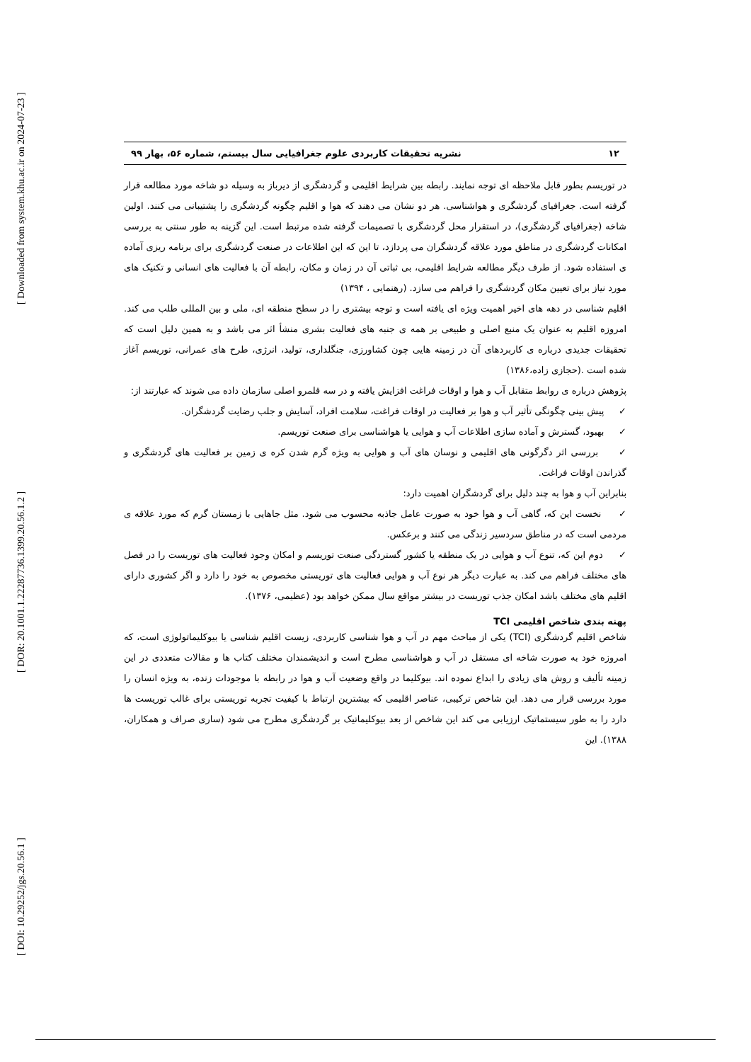[ Downloaded from system.khu.ac.ir on 2024-07-23 ]
[ DOR: 20.1001.1.22287736.1399.20.56.1.2 ]
[ DOI: 10.29252/jgs.20.56.1 ]
۱۲ نشریه تحقیقات کاربردی علوم جغرافیایی سال بیستم، شماره ۵۶، بهار ۹۹
در توریسم بطور قابل ملاحظه ای توجه نمایند. رابطه بین شرایط اقلیمی و گردشگری از دیرباز به وسیله دو شاخه مورد مطالعه قرار گرفته است. جغرافیای گردشگری و هواشناسی. هر دو نشان می دهند که هوا و اقلیم چگونه گردشگری را پشتیبانی می کنند. اولین شاخه (جغرافیای گردشگری)، در استقرار محل گردشگری با تصمیمات گرفته شده مرتبط است. این گزینه به طور سنتی به بررسی امکانات گردشگری در مناطق مورد علاقه گردشگران می پردازد، تا این که این اطلاعات در صنعت گردشگری برای برنامه ریزی آماده ی استفاده شود. از طرف دیگر مطالعه شرایط اقلیمی، بی ثباتی آن در زمان و مکان، رابطه آن با فعالیت های انسانی و تکنیک های مورد نیاز برای تعیین مکان گردشگری را فراهم می سازد. (رهنمایی ، ۱۳۹۴)
اقلیم شناسی در دهه های اخیر اهمیت ویژه ای یافته است و توجه بیشتری را در سطح منطقه ای، ملی و بین المللی طلب می کند. امروزه اقلیم به عنوان یک منبع اصلی و طبیعی بر همه ی جنبه های فعالیت بشری منشأ اثر می باشد و به همین دلیل است که تحقیقات جدیدی درباره ی کاربردهای آن در زمینه هایی چون کشاورزی، جنگلداری، تولید، انرژی، طرح های عمرانی، توریسم آغاز شده است .(حجازی زاده،۱۳۸۶)
پژوهش درباره ی روابط متقابل آب و هوا و اوقات فراغت افزایش یافته و در سه قلمرو اصلی سازمان داده می شوند که عبارتند از:
✓ پیش بینی چگونگی تأثیر آب و هوا بر فعالیت در اوقات فراغت، سلامت افراد، آسایش و جلب رضایت گردشگران.
✓ بهبود، گسترش و آماده سازی اطلاعات آب و هوایی یا هواشناسی برای صنعت توریسم.
✓ بررسی اثر دگرگونی های اقلیمی و نوسان های آب و هوایی به ویژه گرم شدن کره ی زمین بر فعالیت های گردشگری و گذراندن اوقات فراغت.
بنابراین آب و هوا به چند دلیل برای گردشگران اهمیت دارد:
✓ نخست این که، گاهی آب و هوا خود به صورت عامل جاذبه محسوب می شود. مثل جاهایی با زمستان گرم که مورد علاقه ی مردمی است که در مناطق سردسیر زندگی می کنند و برعکس.
✓ دوم این که، تنوع آب و هوایی در یک منطقه یا کشور گستردگی صنعت توریسم و امکان وجود فعالیت های توریست را در فصل های مختلف فراهم می کند. به عبارت دیگر هر نوع آب و هوایی فعالیت های توریستی مخصوص به خود را دارد و اگر کشوری دارای اقلیم های مختلف باشد امکان جذب توریست در بیشتر مواقع سال ممکن خواهد بود (عظیمی، ۱۳۷۶).
پهنه بندی شاخص اقلیمی TCI
شاخص اقلیم گردشگری (TCI) یکی از مباحث مهم در آب و هوا شناسی کاربردی، زیست اقلیم شناسی یا بیوکلیماتولوژی است، که امروزه خود به صورت شاخه ای مستقل در آب و هواشناسی مطرح است و اندیشمندان مختلف کتاب ها و مقالات متعددی در این زمینه تألیف و روش های زیادی را ابداع نموده اند. بیوکلیما در واقع وضعیت آب و هوا در رابطه با موجودات زنده، به ویژه انسان را مورد بررسی قرار می دهد. این شاخص ترکیبی، عناصر اقلیمی که بیشترین ارتباط با کیفیت تجربه توریستی برای غالب توریست ها دارد را به طور سیستماتیک ارزیابی می کند این شاخص از بعد بیوکلیماتیک بر گردشگری مطرح می شود (ساری صراف و همکاران، ۱۳۸۸). این